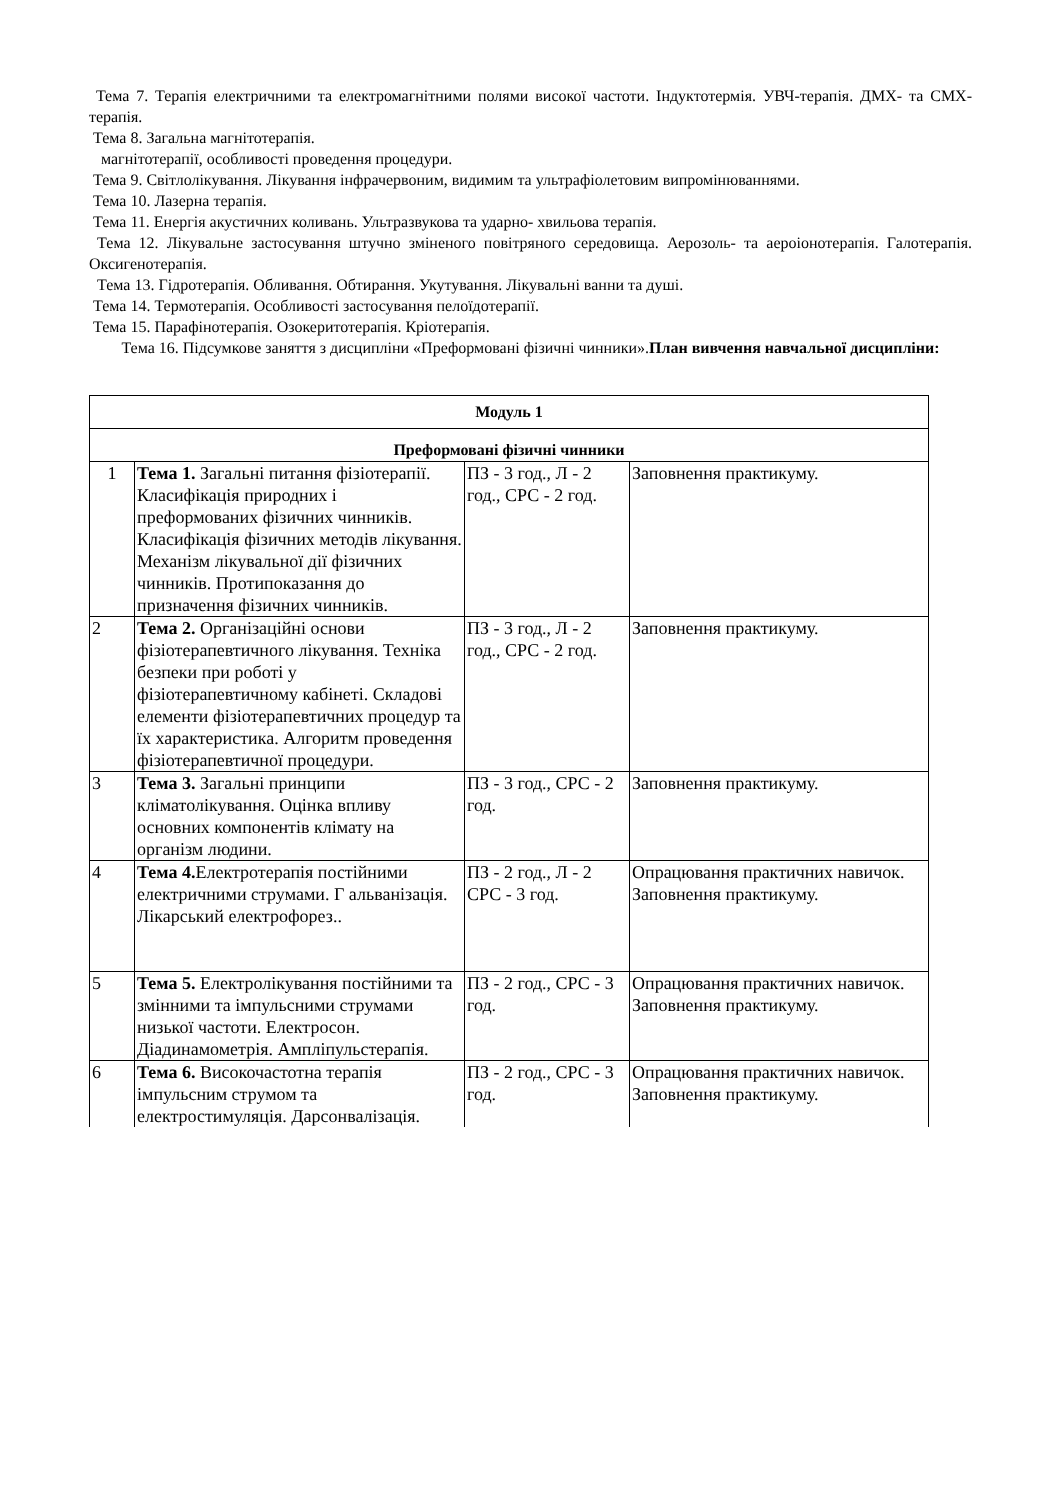Тема 7. Терапія електричними та електромагнітними полями високої частоти. Індуктотермія. УВЧ-терапія. ДМХ- та СМХ-терапія.
Тема 8. Загальна магнітотерапія.
магнітотерапії, особливості проведення процедури.
Тема 9. Світлолікування. Лікування інфрачервоним, видимим та ультрафіолетовим випромінюваннями.
Тема 10. Лазерна терапія.
Тема 11. Енергія акустичних коливань. Ультразвукова та ударно- хвильова терапія.
Тема 12. Лікувальне застосування штучно зміненого повітряного середовища. Аерозоль- та аероіонотерапія. Галотерапія. Оксигенотерапія.
Тема 13. Гідротерапія. Обливання. Обтирання. Укутування. Лікувальні ванни та душі.
Тема 14. Термотерапія. Особливості застосування пелоїдотерапії.
Тема 15. Парафінотерапія. Озокеритотерапія. Кріотерапія.
Тема 16. Підсумкове заняття з дисципліни «Преформовані фізичні чинники».План вивчення навчальної дисципліни:
| Модуль 1 | | | |
| Преформовані фізичні чинники | | | |
| 1 | Тема 1. Загальні питання фізіотерапії. Класифікація природних і преформованих фізичних чинників. Класифікація фізичних методів лікування. Механізм лікувальної дії фізичних чинників. Протипоказання до призначення фізичних чинників. | ПЗ - 3 год., Л - 2 год., СРС - 2 год. | Заповнення практикуму. |
| 2 | Тема 2. Організаційні основи фізіотерапевтичного лікування. Техніка безпеки при роботі у фізіотерапевтичному кабінеті. Складові елементи фізіотерапевтичних процедур та їх характеристика. Алгоритм проведення фізіотерапевтичної процедури. | ПЗ - 3 год., Л - 2 год., СРС - 2 год. | Заповнення практикуму. |
| 3 | Тема 3. Загальні принципи кліматолікування. Оцінка впливу основних компонентів клімату на організм людини. | ПЗ - 3 год., СРС - 2 год. | Заповнення практикуму. |
| 4 | Тема 4. Електротерапія постійними електричними струмами. Г альванізація. Лікарський електрофорез.. | ПЗ - 2 год., Л - 2 СРС - 3 год. | Опрацювання практичних навичок. Заповнення практикуму. |
| 5 | Тема 5. Електролікування постійними та змінними та імпульсними струмами низької частоти. Електросон. Діадинамометрія. Ампліпульстерапія. | ПЗ - 2 год., СРС - 3 год. | Опрацювання практичних навичок. Заповнення практикуму. |
| 6 | Тема 6. Високочастотна терапія імпульсним струмом та електростимуляція. Дарсонвалізація. | ПЗ - 2 год., СРС - 3 год. | Опрацювання практичних навичок. Заповнення практикуму. |